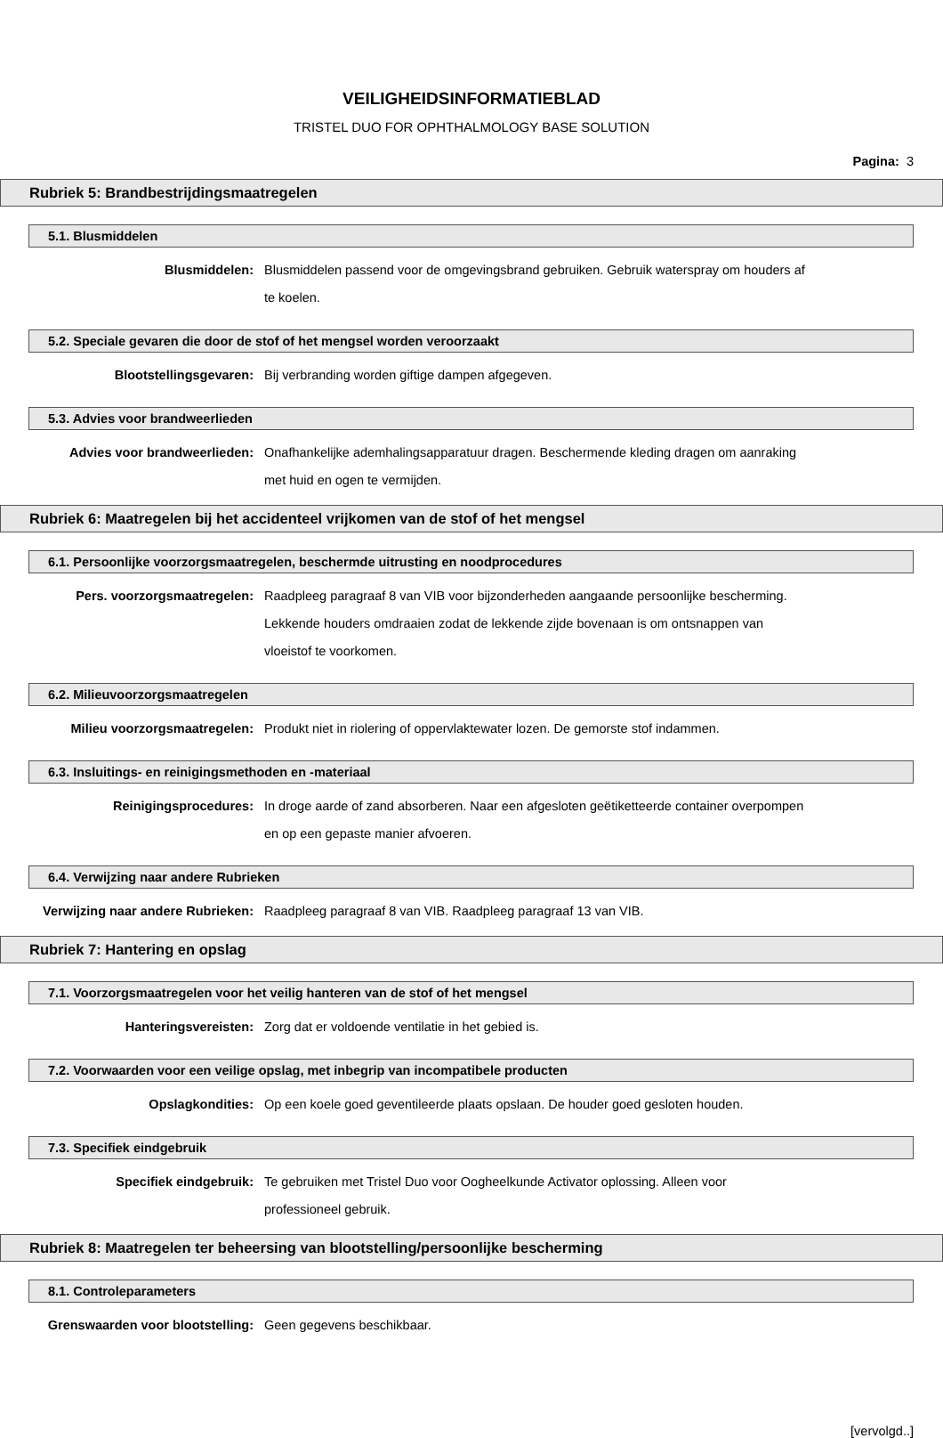VEILIGHEIDSINFORMATIEBLAD
TRISTEL DUO FOR OPHTHALMOLOGY BASE SOLUTION
Pagina: 3
Rubriek 5: Brandbestrijdingsmaatregelen
5.1. Blusmiddelen
Blusmiddelen: Blusmiddelen passend voor de omgevingsbrand gebruiken. Gebruik waterspray om houders af te koelen.
5.2. Speciale gevaren die door de stof of het mengsel worden veroorzaakt
Blootstellingsgevaren: Bij verbranding worden giftige dampen afgegeven.
5.3. Advies voor brandweerlieden
Advies voor brandweerlieden: Onafhankelijke ademhalingsapparatuur dragen. Beschermende kleding dragen om aanraking met huid en ogen te vermijden.
Rubriek 6: Maatregelen bij het accidenteel vrijkomen van de stof of het mengsel
6.1. Persoonlijke voorzorgsmaatregelen, beschermde uitrusting en noodprocedures
Pers. voorzorgsmaatregelen: Raadpleeg paragraaf 8 van VIB voor bijzonderheden aangaande persoonlijke bescherming. Lekkende houders omdraaien zodat de lekkende zijde bovenaan is om ontsnappen van vloeistof te voorkomen.
6.2. Milieuvoorzorgsmaatregelen
Milieu voorzorgsmaatregelen: Produkt niet in riolering of oppervlaktewater lozen. De gemorste stof indammen.
6.3. Insluitings- en reinigingsmethoden en -materiaal
Reinigingsprocedures: In droge aarde of zand absorberen. Naar een afgesloten geëtiketteerde container overpompen en op een gepaste manier afvoeren.
6.4. Verwijzing naar andere Rubrieken
Verwijzing naar andere Rubrieken:
Raadpleeg paragraaf 8 van VIB. Raadpleeg paragraaf 13 van VIB.
Rubriek 7: Hantering en opslag
7.1. Voorzorgsmaatregelen voor het veilig hanteren van de stof of het mengsel
Hanteringsvereisten: Zorg dat er voldoende ventilatie in het gebied is.
7.2. Voorwaarden voor een veilige opslag, met inbegrip van incompatibele producten
Opslagkondities: Op een koele goed geventileerde plaats opslaan. De houder goed gesloten houden.
7.3. Specifiek eindgebruik
Specifiek eindgebruik: Te gebruiken met Tristel Duo voor Oogheelkunde Activator oplossing. Alleen voor professioneel gebruik.
Rubriek 8: Maatregelen ter beheersing van blootstelling/persoonlijke bescherming
8.1. Controleparameters
Grenswaarden voor blootstelling: Geen gegevens beschikbaar.
[vervolgd..]